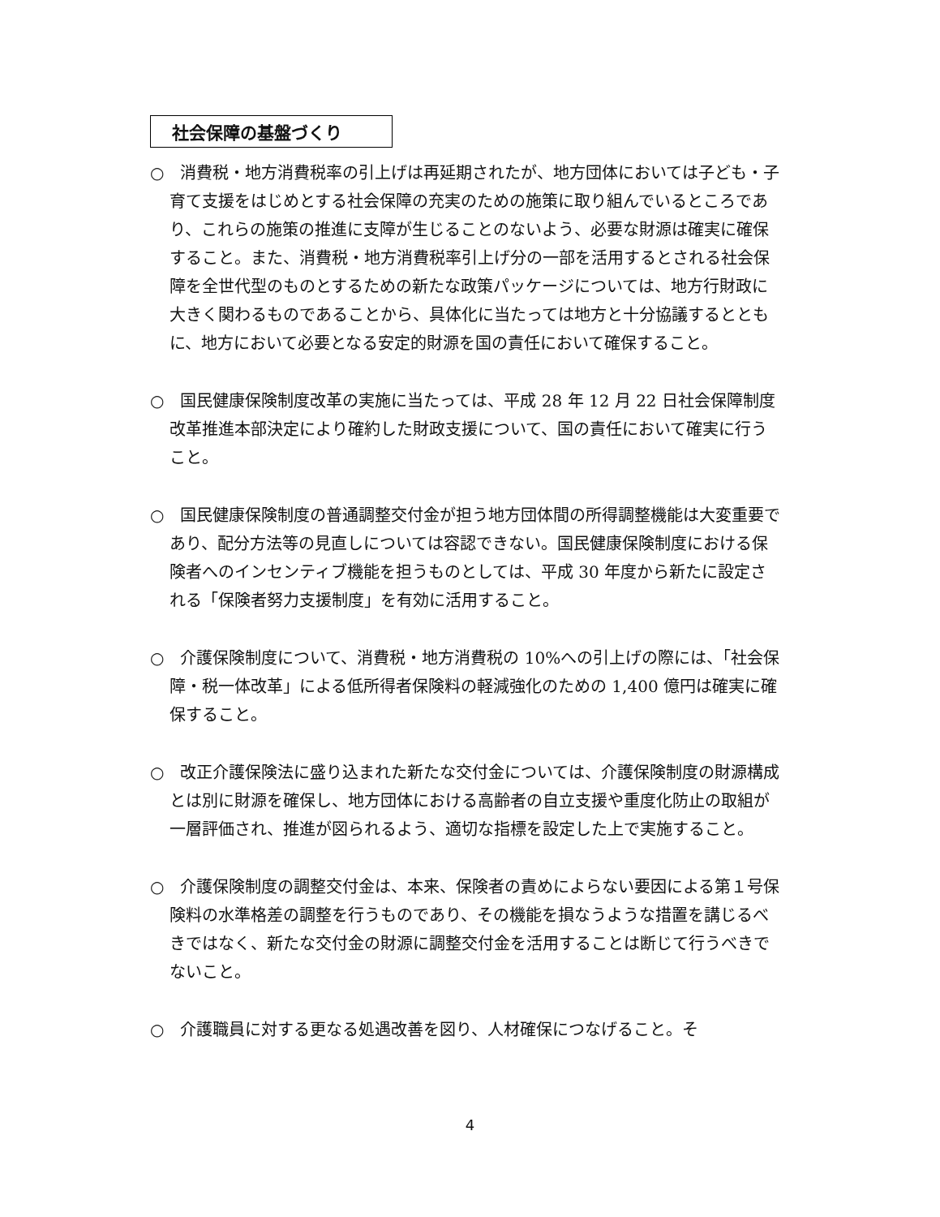社会保障の基盤づくり
○　消費税・地方消費税率の引上げは再延期されたが、地方団体においては子ども・子育て支援をはじめとする社会保障の充実のための施策に取り組んでいるところであり、これらの施策の推進に支障が生じることのないよう、必要な財源は確実に確保すること。また、消費税・地方消費税率引上げ分の一部を活用するとされる社会保障を全世代型のものとするための新たな政策パッケージについては、地方行財政に大きく関わるものであることから、具体化に当たっては地方と十分協議するとともに、地方において必要となる安定的財源を国の責任において確保すること。
○　国民健康保険制度改革の実施に当たっては、平成 28 年 12 月 22 日社会保障制度改革推進本部決定により確約した財政支援について、国の責任において確実に行うこと。
○　国民健康保険制度の普通調整交付金が担う地方団体間の所得調整機能は大変重要であり、配分方法等の見直しについては容認できない。国民健康保険制度における保険者へのインセンティブ機能を担うものとしては、平成 30 年度から新たに設定される「保険者努力支援制度」を有効に活用すること。
○　介護保険制度について、消費税・地方消費税の 10%への引上げの際には、「社会保障・税一体改革」による低所得者保険料の軽減強化のための 1,400 億円は確実に確保すること。
○　改正介護保険法に盛り込まれた新たな交付金については、介護保険制度の財源構成とは別に財源を確保し、地方団体における高齢者の自立支援や重度化防止の取組が一層評価され、推進が図られるよう、適切な指標を設定した上で実施すること。
○　介護保険制度の調整交付金は、本来、保険者の責めによらない要因による第１号保険料の水準格差の調整を行うものであり、その機能を損なうような措置を講じるべきではなく、新たな交付金の財源に調整交付金を活用することは断じて行うべきでないこと。
○　介護職員に対する更なる処遇改善を図り、人材確保につなげること。そ
4